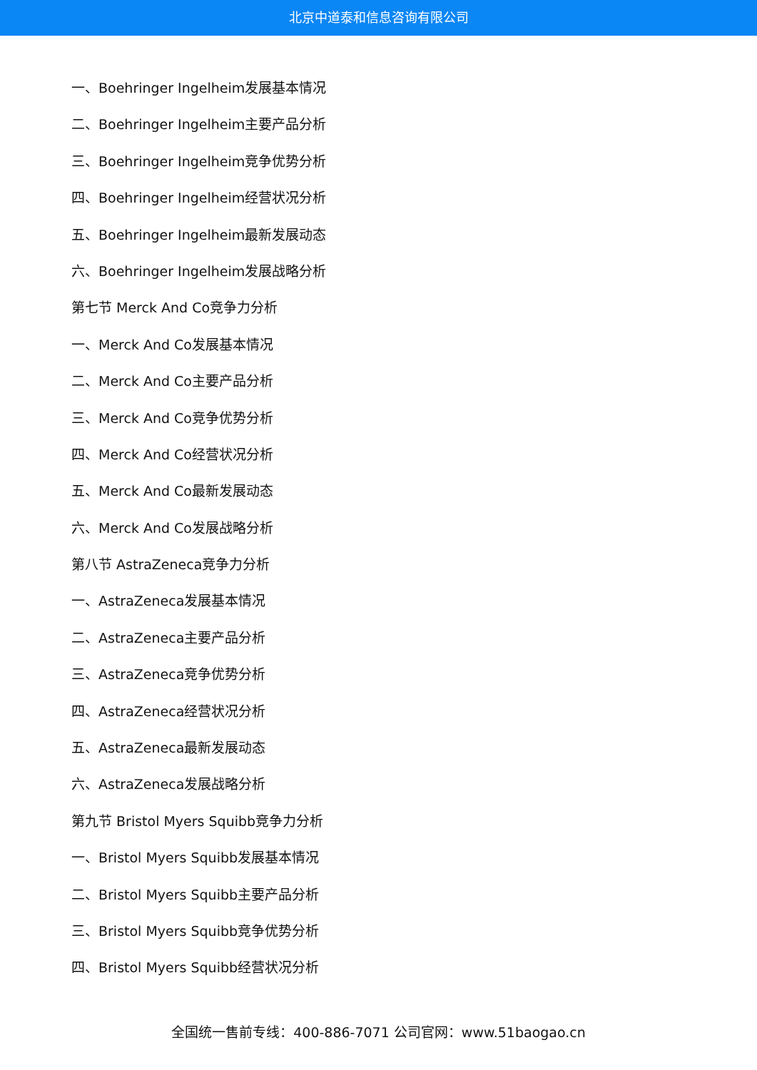北京中道泰和信息咨询有限公司
一、Boehringer Ingelheim发展基本情况
二、Boehringer Ingelheim主要产品分析
三、Boehringer Ingelheim竞争优势分析
四、Boehringer Ingelheim经营状况分析
五、Boehringer Ingelheim最新发展动态
六、Boehringer Ingelheim发展战略分析
第七节 Merck And Co竞争力分析
一、Merck And Co发展基本情况
二、Merck And Co主要产品分析
三、Merck And Co竞争优势分析
四、Merck And Co经营状况分析
五、Merck And Co最新发展动态
六、Merck And Co发展战略分析
第八节 AstraZeneca竞争力分析
一、AstraZeneca发展基本情况
二、AstraZeneca主要产品分析
三、AstraZeneca竞争优势分析
四、AstraZeneca经营状况分析
五、AstraZeneca最新发展动态
六、AstraZeneca发展战略分析
第九节 Bristol Myers Squibb竞争力分析
一、Bristol Myers Squibb发展基本情况
二、Bristol Myers Squibb主要产品分析
三、Bristol Myers Squibb竞争优势分析
四、Bristol Myers Squibb经营状况分析
全国统一售前专线：400-886-7071 公司官网：www.51baogao.cn